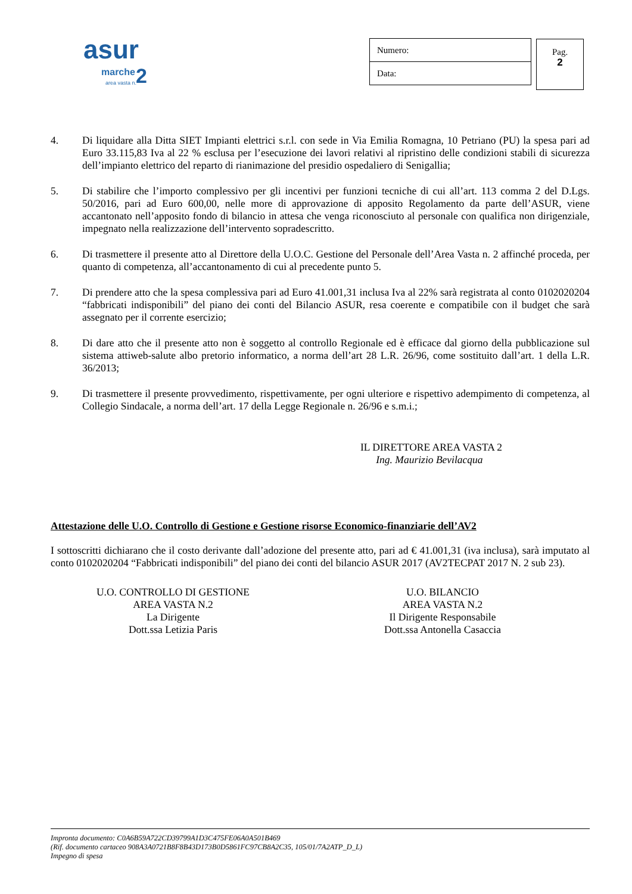asur
marche 2 area vasta n.
Numero:
Data:
Pag.
2
4. Di liquidare alla Ditta SIET Impianti elettrici s.r.l. con sede in Via Emilia Romagna, 10 Petriano (PU) la spesa pari ad Euro 33.115,83 Iva al 22 % esclusa per l’esecuzione dei lavori relativi al ripristino delle condizioni stabili di sicurezza dell’impianto elettrico del reparto di rianimazione del presidio ospedaliero di Senigallia;
5. Di stabilire che l’importo complessivo per gli incentivi per funzioni tecniche di cui all’art. 113 comma 2 del D.Lgs. 50/2016, pari ad Euro 600,00, nelle more di approvazione di apposito Regolamento da parte dell’ASUR, viene accantonato nell’apposito fondo di bilancio in attesa che venga riconosciuto al personale con qualifica non dirigenziale, impegnato nella realizzazione dell’intervento sopradescritto.
6. Di trasmettere il presente atto al Direttore della U.O.C. Gestione del Personale dell’Area Vasta n. 2 affinché proceda, per quanto di competenza, all’accantonamento di cui al precedente punto 5.
7. Di prendere atto che la spesa complessiva pari ad Euro 41.001,31 inclusa Iva al 22% sarà registrata al conto 0102020204 “fabbricati indisponibili” del piano dei conti del Bilancio ASUR, resa coerente e compatibile con il budget che sarà assegnato per il corrente esercizio;
8. Di dare atto che il presente atto non è soggetto al controllo Regionale ed è efficace dal giorno della pubblicazione sul sistema attiweb-salute albo pretorio informatico, a norma dell’art 28 L.R. 26/96, come sostituito dall’art. 1 della L.R. 36/2013;
9. Di trasmettere il presente provvedimento, rispettivamente, per ogni ulteriore e rispettivo adempimento di competenza, al Collegio Sindacale, a norma dell’art. 17 della Legge Regionale n. 26/96 e s.m.i.;
IL DIRETTORE AREA VASTA 2
Ing. Maurizio Bevilacqua
Attestazione delle U.O. Controllo di Gestione e Gestione risorse Economico-finanziarie dell’AV2
I sottoscritti dichiarano che il costo derivante dall’adozione del presente atto, pari ad € 41.001,31 (iva inclusa), sarà imputato al conto 0102020204 “Fabbricati indisponibili” del piano dei conti del bilancio ASUR 2017 (AV2TECPAT 2017 N. 2 sub 23).
U.O. CONTROLLO DI GESTIONE
AREA VASTA N.2
La Dirigente
Dott.ssa Letizia Paris
U.O. BILANCIO
AREA VASTA N.2
Il Dirigente Responsabile
Dott.ssa Antonella Casaccia
Impronta documento: C0A6B59A722CD39799A1D3C475FE06A0A501B469
(Rif. documento cartaceo 908A3A0721B8F8B43D173B0D5861FC97CB8A2C35, 105/01/7A2ATP_D_L)
Impegno di spesa